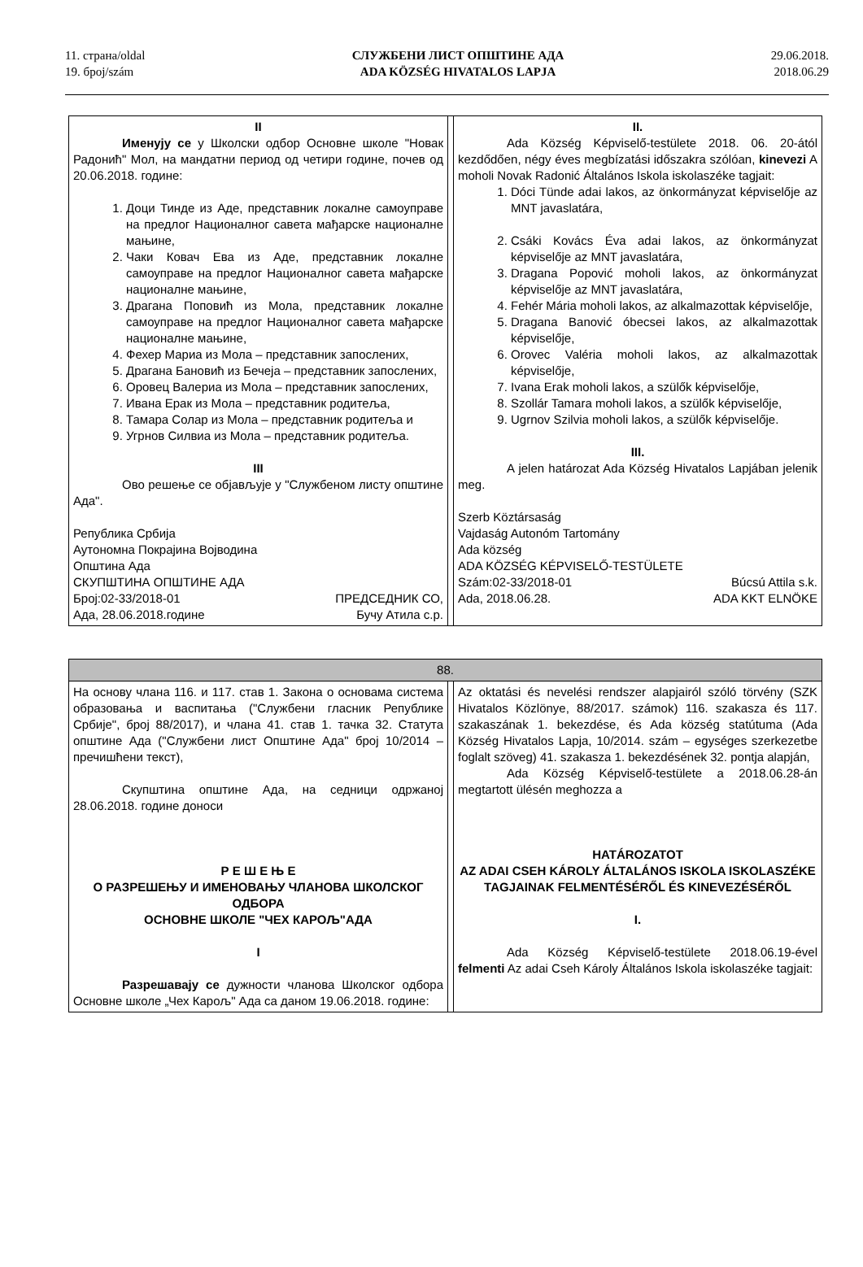11. страна/oldal
19. број/szám
СЛУЖБЕНИ ЛИСТ ОПШТИНЕ АДА
ADA KÖZSÉG HIVATALOS LAPJA
29.06.2018.
2018.06.29
| II Именују се у Школски одбор Основне школе "Новак Радонић" Мол, на мандатни период од четири године, почев од 20.06.2018. године: 1. Доци Тинде из Аде, представник локалне самоуправе на предлог Националног савета мађарске националне мањине, 2. Чаки Ковач Ева из Аде, представник локалне самоуправе на предлог Националног савета мађарске националне мањине, 3. Драгана Поповић из Мола, представник локалне самоуправе на предлог Националног савета мађарске националне мањине, 4. Фехер Мариа из Мола – представник запослених, 5. Драгана Бановић из Бечеја – представник запослених, 6. Оровец Валериа из Мола – представник запослених, 7. Ивана Ерак из Мола – представник родитеља, 8. Тамара Солар из Мола – представник родитеља и 9. Угрнов Силвиа из Мола – представник родитеља. III Ово решење се објављује у "Службеном листу општине Ада". Република Србија Аутономна Покрајина Војводина Општина Ада СКУПШТИНА ОПШТИНЕ АДА Број:02-33/2018-01 ПРЕДСЕДНИК СО, Ада, 28.06.2018.године Бучу Атила с.р. | | II. Ada Község Képviselő-testülete 2018. 06. 20-ától kezdődően, négy éves megbízatási időszakra szólóan, kinevezi A moholi Novak Radonić Általános Iskola iskolaszéke tagjait: 1. Dóci Tünde adai lakos, az önkormányzat képviselője az MNT javaslatára, 2. Csáki Kovács Éva adai lakos, az önkormányzat képviselője az MNT javaslatára, 3. Dragana Popović moholi lakos, az önkormányzat képviselője az MNT javaslatára, 4. Fehér Mária moholi lakos, az alkalmazottak képviselője, 5. Dragana Banović óbecsei lakos, az alkalmazottak képviselője, 6. Orovec Valéria moholi lakos, az alkalmazottak képviselője, 7. Ivana Erak moholi lakos, a szülők képviselője, 8. Szollár Tamara moholi lakos, a szülők képviselője, 9. Ugrnov Szilvia moholi lakos, a szülők képviselője. III. A jelen határozat Ada Község Hivatalos Lapjában jelenik meg. Szerb Köztársaság Vajdaság Autonóm Tartomány Ada község ADA KÖZSÉG KÉPVISELŐ-TESTÜLETE Szám:02-33/2018-01 Búcsú Attila s.k. Ada, 2018.06.28. ADA KKT ELNÖKE |
| 88. | | |
| На основу члана 116. и 117. став 1. Закона о основама система образовања и васпитања ("Службени гласник Републике Србије", број 88/2017), и члана 41. став 1. тачка 32. Статута општине Ада ("Службени лист Општине Ада" број 10/2014 – пречишћени текст), Скупштина општине Ада, на седници одржаној 28.06.2018. године доноси Р Е Ш Е Њ Е О РАЗРЕШЕЊУ И ИМЕНОВАЊУ ЧЛАНОВА ШКОЛСКОГ ОДБОРА ОСНОВНЕ ШКОЛЕ "ЧЕХ КАРОЉ"АДА I Разрешавају се дужности чланова Школског одбора Основне школе „Чех Карољ" Ада са даном 19.06.2018. године: | | Az oktatási és nevelési rendszer alapjairól szóló törvény (SZK Hivatalos Közlönye, 88/2017. számok) 116. szakasza és 117. szakaszának 1. bekezdése, és Ada község statútuma (Ada Község Hivatalos Lapja, 10/2014. szám – egységes szerkezetbe foglalt szöveg) 41. szakasza 1. bekezdésének 32. pontja alapján, Ada Község Képviselő-testülete a 2018.06.28-án megtartott ülésén meghozza a HATÁROZATOT AZ ADAI CSEH KÁROLY ÁLTALÁNOS ISKOLA ISKOLASZÉKE TAGJAINAK FELMENTÉSÉRŐL ÉS KINEVEZÉSÉRŐL I. Ada Község Képviselő-testülete 2018.06.19-ével felmenti Az adai Cseh Károly Általános Iskola iskolaszéke tagjait: |